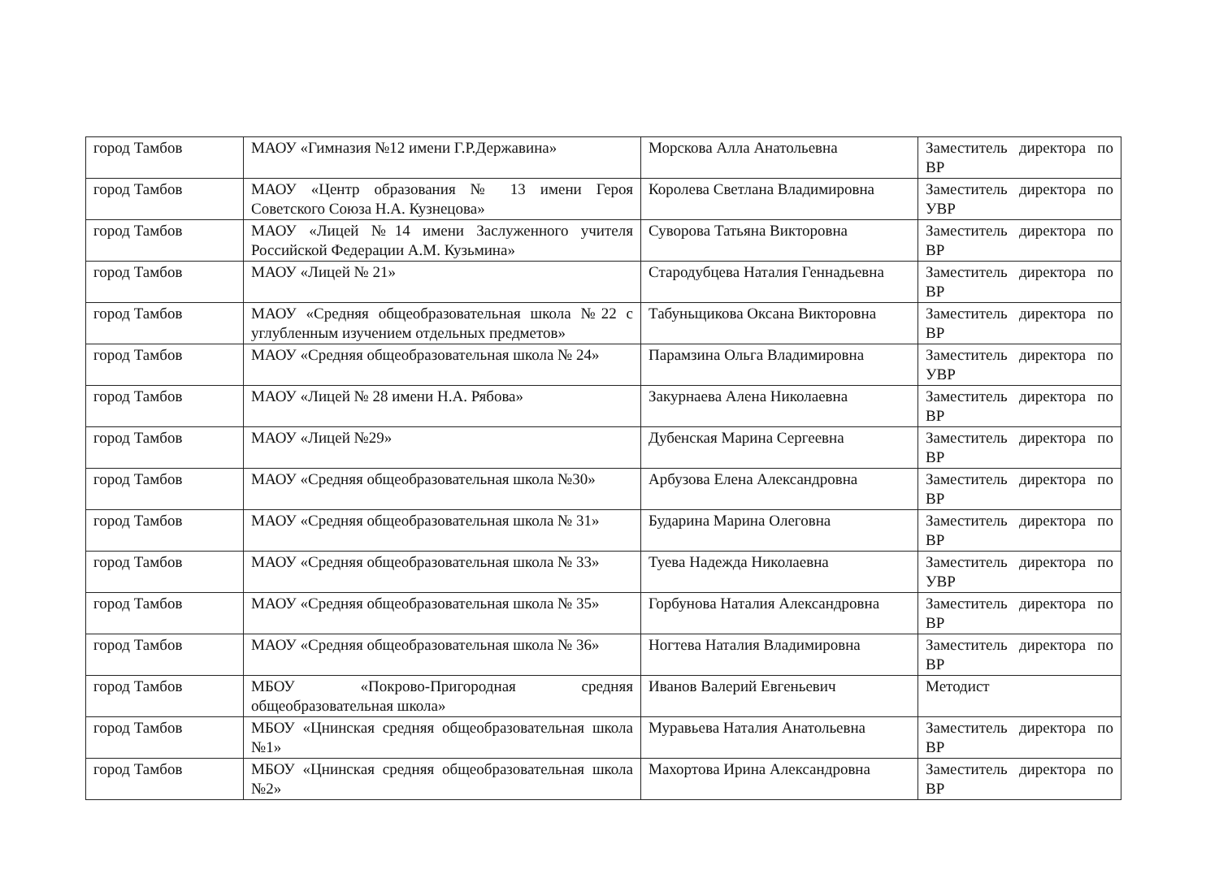| город Тамбов | МАОУ «Гимназия №12 имени Г.Р.Державина» | Морскова Алла Анатольевна | Заместитель директора по ВР |
| город Тамбов | МАОУ «Центр образования № 13 имени Героя Советского Союза Н.А. Кузнецова» | Королева Светлана Владимировна | Заместитель директора по УВР |
| город Тамбов | МАОУ «Лицей №14 имени Заслуженного учителя Российской Федерации А.М. Кузьмина» | Суворова Татьяна Викторовна | Заместитель директора по ВР |
| город Тамбов | МАОУ «Лицей № 21» | Стародубцева Наталия Геннадьевна | Заместитель директора по ВР |
| город Тамбов | МАОУ «Средняя общеобразовательная школа №22 с углубленным изучением отдельных предметов» | Табуньщикова Оксана Викторовна | Заместитель директора по ВР |
| город Тамбов | МАОУ «Средняя общеобразовательная школа № 24» | Парамзина Ольга Владимировна | Заместитель директора по УВР |
| город Тамбов | МАОУ «Лицей № 28 имени Н.А. Рябова» | Закурнаева Алена Николаевна | Заместитель директора по ВР |
| город Тамбов | МАОУ «Лицей №29» | Дубенская Марина Сергеевна | Заместитель директора по ВР |
| город Тамбов | МАОУ «Средняя общеобразовательная школа №30» | Арбузова Елена Александровна | Заместитель директора по ВР |
| город Тамбов | МАОУ «Средняя общеобразовательная школа № 31» | Бударина Марина Олеговна | Заместитель директора по ВР |
| город Тамбов | МАОУ «Средняя общеобразовательная школа № 33» | Туева Надежда Николаевна | Заместитель директора по УВР |
| город Тамбов | МАОУ «Средняя общеобразовательная школа № 35» | Горбунова Наталия Александровна | Заместитель директора по ВР |
| город Тамбов | МАОУ «Средняя общеобразовательная школа № 36» | Ногтева Наталия Владимировна | Заместитель директора по ВР |
| город Тамбов | МБОУ «Покрово-Пригородная средняя общеобразовательная школа» | Иванов Валерий Евгеньевич | Методист |
| город Тамбов | МБОУ «Цнинская средняя общеобразовательная школа №1» | Муравьева Наталия Анатольевна | Заместитель директора по ВР |
| город Тамбов | МБОУ «Цнинская средняя общеобразовательная школа №2» | Махортова Ирина Александровна | Заместитель директора по ВР |